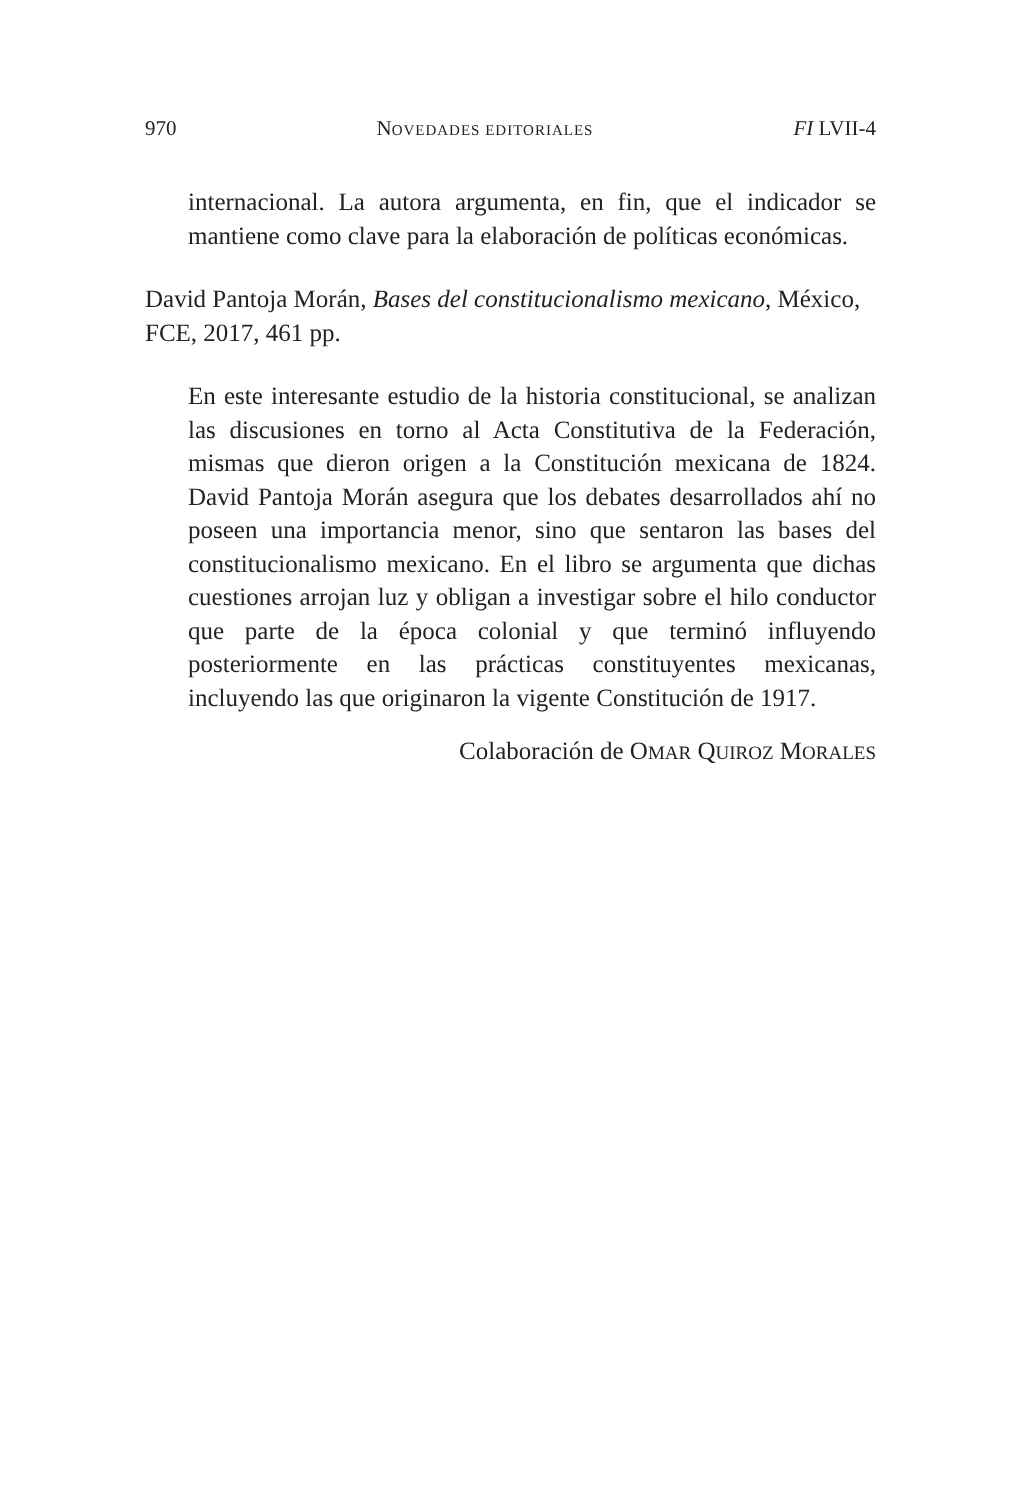970 NOVEDADES EDITORIALES FI LVII-4
internacional. La autora argumenta, en fin, que el indicador se mantiene como clave para la elaboración de políticas económicas.
David Pantoja Morán, Bases del constitucionalismo mexicano, México, FCE, 2017, 461 pp.
En este interesante estudio de la historia constitucional, se analizan las discusiones en torno al Acta Constitutiva de la Federación, mismas que dieron origen a la Constitución mexicana de 1824. David Pantoja Morán asegura que los debates desarrollados ahí no poseen una importancia menor, sino que sentaron las bases del constitucionalismo mexicano. En el libro se argumenta que dichas cuestiones arrojan luz y obligan a investigar sobre el hilo conductor que parte de la época colonial y que terminó influyendo posteriormente en las prácticas constituyentes mexicanas, incluyendo las que originaron la vigente Constitución de 1917.
Colaboración de OMAR QUIROZ MORALES